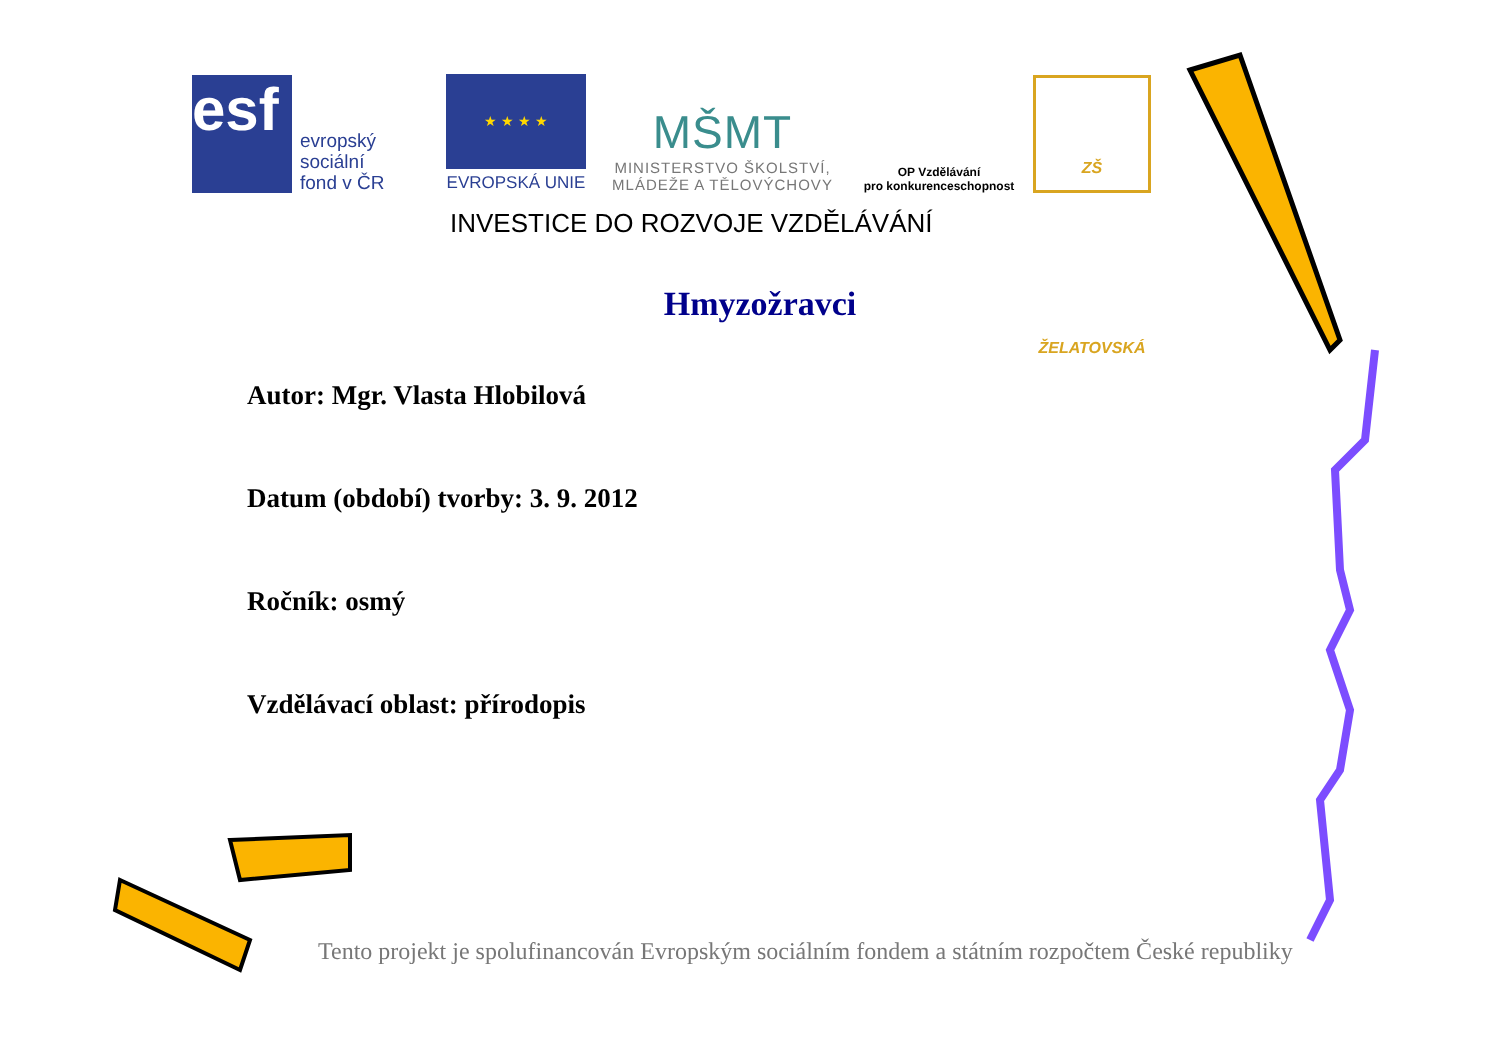esf
evropský
sociální
fond v ČR
★ ★ ★ ★
EVROPSKÁ UNIE
MŠMT
MINISTERSTVO ŠKOLSTVÍ,
MLÁDEŽE A TĚLOVÝCHOVY
OP Vzdělávání
pro konkurenceschopnost
ZŠ ŽELATOVSKÁ
INVESTICE DO ROZVOJE VZDĚLÁVÁNÍ
Hmyzožravci
Autor: Mgr. Vlasta Hlobilová
Datum (období) tvorby: 3. 9. 2012
Ročník: osmý
Vzdělávací oblast: přírodopis
Tento projekt je spolufinancován Evropským sociálním fondem a státním rozpočtem České republiky